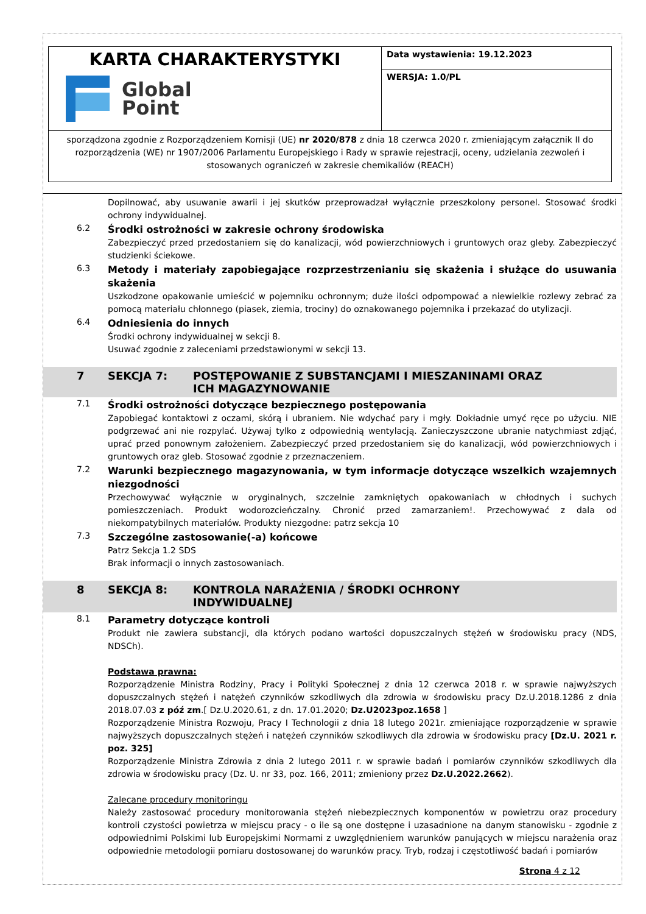| KARTA CHARAKTERYSTYKI Global Point | Data wystawienia: 19.12.2023 |
| | WERSJA: 1.0/PL |
| sporządzona zgodnie z Rozporządzeniem Komisji (UE) nr 2020/878 z dnia 18 czerwca 2020 r. zmieniającym załącznik II do rozporządzenia (WE) nr 1907/2006 Parlamentu Europejskiego i Rady w sprawie rejestracji, oceny, udzielania zezwoleń i stosowanych ograniczeń w zakresie chemikaliów (REACH) | |
Dopilnować, aby usuwanie awarii i jej skutków przeprowadzał wyłącznie przeszkolony personel. Stosować środki ochrony indywidualnej.
6.2
Środki ostrożności w zakresie ochrony środowiska
Zabezpieczyć przed przedostaniem się do kanalizacji, wód powierzchniowych i gruntowych oraz gleby. Zabezpieczyć studzienki ściekowe.
6.3
Metody i materiały zapobiegające rozprzestrzenianiu się skażenia i służące do usuwania skażenia
Uszkodzone opakowanie umieścić w pojemniku ochronnym; duże ilości odpompować a niewielkie rozlewy zebrać za pomocą materiału chłonnego (piasek, ziemia, trociny) do oznakowanego pojemnika i przekazać do utylizacji.
6.4
Odniesienia do innych
Środki ochrony indywidualnej w sekcji 8.
Usuwać zgodnie z zaleceniami przedstawionymi w sekcji 13.
7 SEKCJA 7: POSTĘPOWANIE Z SUBSTANCJAMI I MIESZANINAMI ORAZ ICH MAGAZYNOWANIE
7.1
Środki ostrożności dotyczące bezpiecznego postępowania
Zapobiegać kontaktowi z oczami, skórą i ubraniem. Nie wdychać pary i mgły. Dokładnie umyć ręce po użyciu. NIE podgrzewać ani nie rozpylać. Używaj tylko z odpowiednią wentylacją. Zanieczyszczone ubranie natychmiast zdjąć, uprać przed ponownym założeniem. Zabezpieczyć przed przedostaniem się do kanalizacji, wód powierzchniowych i gruntowych oraz gleb. Stosować zgodnie z przeznaczeniem.
7.2
Warunki bezpiecznego magazynowania, w tym informacje dotyczące wszelkich wzajemnych niezgodności
Przechowywać wyłącznie w oryginalnych, szczelnie zamkniętych opakowaniach w chłodnych i suchych pomieszczeniach. Produkt wodorozcieńczalny. Chronić przed zamarzaniem!. Przechowywać z dala od niekompatybilnych materiałów. Produkty niezgodne: patrz sekcja 10
7.3
Szczególne zastosowanie(-a) końcowe
Patrz Sekcja 1.2 SDS
Brak informacji o innych zastosowaniach.
8 SEKCJA 8: KONTROLA NARAŻENIA / ŚRODKI OCHRONY INDYWIDUALNEJ
8.1
Parametry dotyczące kontroli
Produkt nie zawiera substancji, dla których podano wartości dopuszczalnych stężeń w środowisku pracy (NDS, NDSCh).
Podstawa prawna:
Rozporządzenie Ministra Rodziny, Pracy i Polityki Społecznej z dnia 12 czerwca 2018 r. w sprawie najwyższych dopuszczalnych stężeń i natężeń czynników szkodliwych dla zdrowia w środowisku pracy Dz.U.2018.1286 z dnia 2018.07.03 z póź zm.[ Dz.U.2020.61, z dn. 17.01.2020; Dz.U2023poz.1658 ]
Rozporządzenie Ministra Rozwoju, Pracy I Technologii z dnia 18 lutego 2021r. zmieniające rozporządzenie w sprawie najwyższych dopuszczalnych stężeń i natężeń czynników szkodliwych dla zdrowia w środowisku pracy [Dz.U. 2021 r. poz. 325]
Rozporządzenie Ministra Zdrowia z dnia 2 lutego 2011 r. w sprawie badań i pomiarów czynników szkodliwych dla zdrowia w środowisku pracy (Dz. U. nr 33, poz. 166, 2011; zmieniony przez Dz.U.2022.2662).
Zalecane procedury monitoringu
Należy zastosować procedury monitorowania stężeń niebezpiecznych komponentów w powietrzu oraz procedury kontroli czystości powietrza w miejscu pracy - o ile są one dostępne i uzasadnione na danym stanowisku - zgodnie z odpowiednimi Polskimi lub Europejskimi Normami z uwzględnieniem warunków panujących w miejscu narażenia oraz odpowiednie metodologii pomiaru dostosowanej do warunków pracy. Tryb, rodzaj i częstotliwość badań i pomiarów
Strona 4 z 12